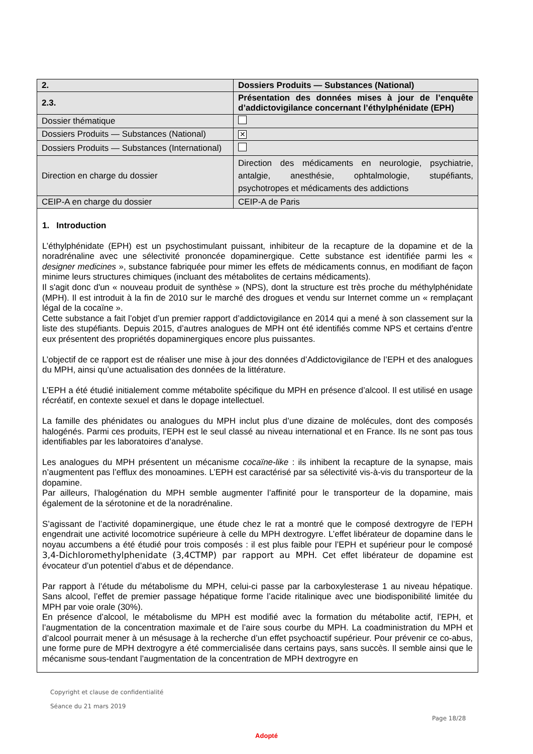| 2. | Dossiers Produits — Substances (National) |
| 2.3. | Présentation des données mises à jour de l’enquête d’addictovigilance concernant l’éthylphénidate (EPH) |
| Dossier thématique | |
| Dossiers Produits — Substances (National) | ✕ |
| Dossiers Produits — Substances (International) | |
| Direction en charge du dossier | Direction des médicaments en neurologie, psychiatrie, antalgie, anesthésie, ophtalmologie, stupéfiants, psychotropes et médicaments des addictions |
| CEIP-A en charge du dossier | CEIP-A de Paris |
1. Introduction
L’éthylphénidate (EPH) est un psychostimulant puissant, inhibiteur de la recapture de la dopamine et de la noradrénaline avec une sélectivité prononcée dopaminergique. Cette substance est identifiée parmi les « designer medicines », substance fabriquée pour mimer les effets de médicaments connus, en modifiant de façon minime leurs structures chimiques (incluant des métabolites de certains médicaments).
Il s'agit donc d'un « nouveau produit de synthèse » (NPS), dont la structure est très proche du méthylphénidate (MPH). Il est introduit à la fin de 2010 sur le marché des drogues et vendu sur Internet comme un « remplaçant légal de la cocaïne ».
Cette substance a fait l’objet d’un premier rapport d’addictovigilance en 2014 qui a mené à son classement sur la liste des stupéfiants. Depuis 2015, d’autres analogues de MPH ont été identifiés comme NPS et certains d'entre eux présentent des propriétés dopaminergiques encore plus puissantes.
L’objectif de ce rapport est de réaliser une mise à jour des données d’Addictovigilance de l’EPH et des analogues du MPH, ainsi qu’une actualisation des données de la littérature.
L’EPH a été étudié initialement comme métabolite spécifique du MPH en présence d’alcool. Il est utilisé en usage récréatif, en contexte sexuel et dans le dopage intellectuel.
La famille des phénidates ou analogues du MPH inclut plus d’une dizaine de molécules, dont des composés halogénés. Parmi ces produits, l’EPH est le seul classé au niveau international et en France. Ils ne sont pas tous identifiables par les laboratoires d’analyse.
Les analogues du MPH présentent un mécanisme cocaïne-like : ils inhibent la recapture de la synapse, mais n’augmentent pas l’efflux des monoamines. L’EPH est caractérisé par sa sélectivité vis-à-vis du transporteur de la dopamine.
Par ailleurs, l’halogénation du MPH semble augmenter l’affinité pour le transporteur de la dopamine, mais également de la sérotonine et de la noradrénaline.
S’agissant de l’activité dopaminergique, une étude chez le rat a montré que le composé dextrogyre de l’EPH engendrait une activité locomotrice supérieure à celle du MPH dextrogyre. L’effet libérateur de dopamine dans le noyau accumbens a été étudié pour trois composés : il est plus faible pour l’EPH et supérieur pour le composé 3,4-Dichloromethylphenidate (3,4CTMP) par rapport au MPH. Cet effet libérateur de dopamine est évocateur d’un potentiel d’abus et de dépendance.
Par rapport à l’étude du métabolisme du MPH, celui-ci passe par la carboxylesterase 1 au niveau hépatique. Sans alcool, l’effet de premier passage hépatique forme l’acide ritalinique avec une biodisponibilité limitée du MPH par voie orale (30%).
En présence d’alcool, le métabolisme du MPH est modifié avec la formation du métabolite actif, l’EPH, et l’augmentation de la concentration maximale et de l’aire sous courbe du MPH. La coadministration du MPH et d’alcool pourrait mener à un mésusage à la recherche d’un effet psychoactif supérieur. Pour prévenir ce co-abus, une forme pure de MPH dextrogyre a été commercialisée dans certains pays, sans succès. Il semble ainsi que le mécanisme sous-tendant l’augmentation de la concentration de MPH dextrogyre en
Copyright et clause de confidentialité
Séance du 21 mars 2019
Page 18/28
Adopté